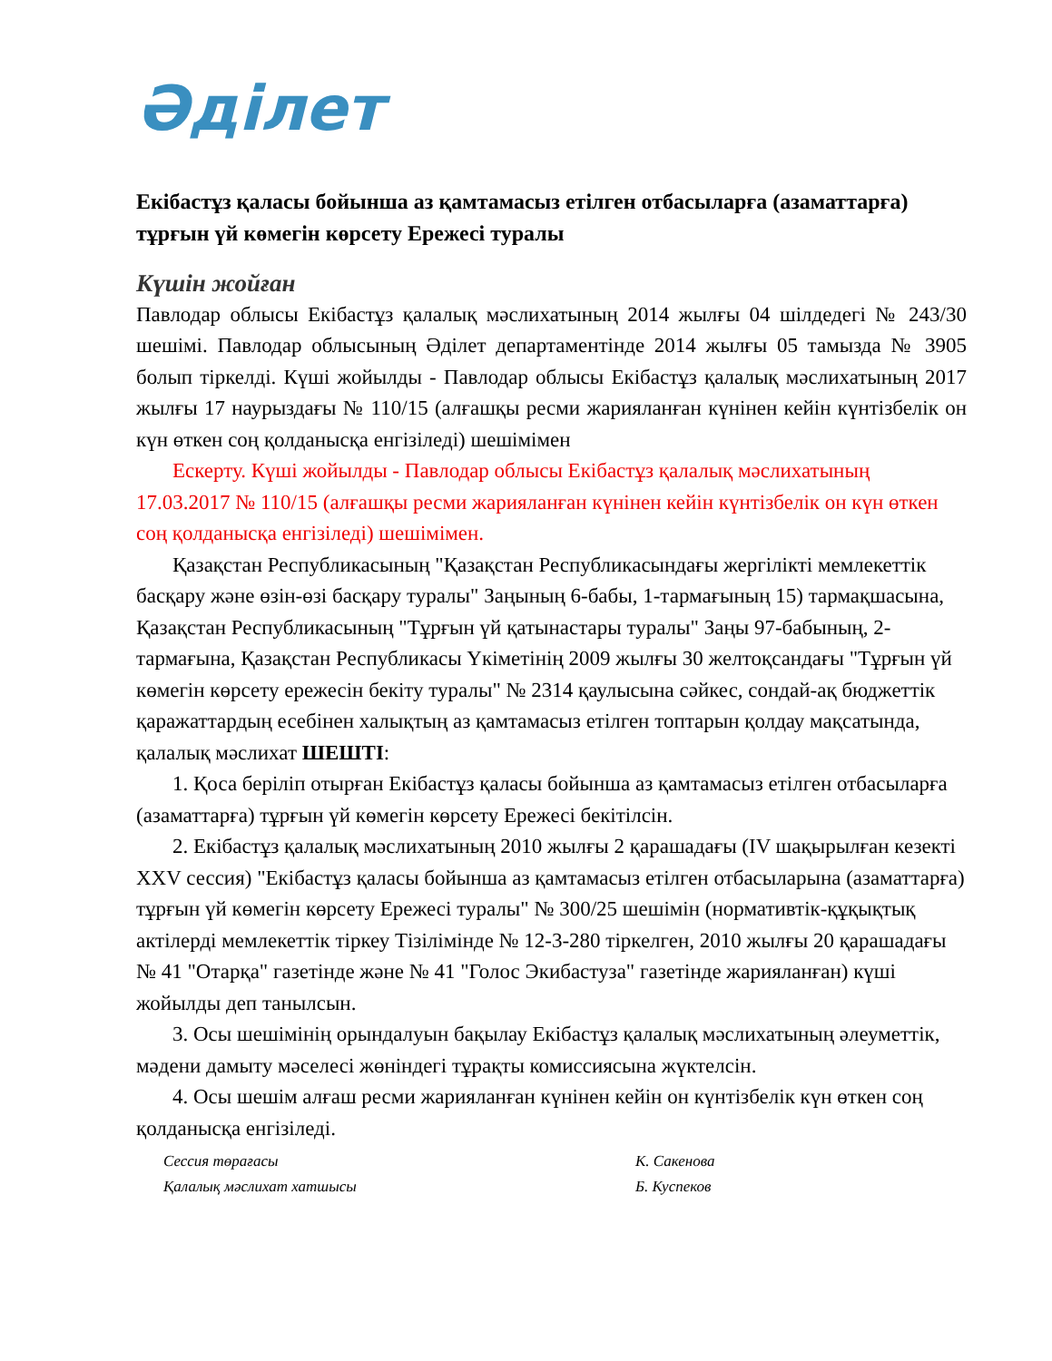Әділет
Екібастұз қаласы бойынша аз қамтамасыз етілген отбасыларға (азаматтарға) тұрғын үй көмегін көрсету Ережесі туралы
Күшін жойған
Павлодар облысы Екібастұз қалалық мәслихатының 2014 жылғы 04 шілдедегі № 243/30 шешімі. Павлодар облысының Әділет департаментінде 2014 жылғы 05 тамызда № 3905 болып тіркелді. Күші жойылды - Павлодар облысы Екібастұз қалалық мәслихатының 2017 жылғы 17 наурыздағы № 110/15 (алғашқы ресми жарияланған күнінен кейін күнтізбелік он күн өткен соң қолданысқа енгізіледі) шешімімен
Ескерту. Күші жойылды - Павлодар облысы Екібастұз қалалық мәслихатының 17.03.2017 № 110/15 (алғашқы ресми жарияланған күнінен кейін күнтізбелік он күн өткен соң қолданысқа енгізіледі) шешімімен.
Қазақстан Республикасының "Қазақстан Республикасындағы жергілікті мемлекеттік басқару және өзін-өзі басқару туралы" Заңының 6-бабы, 1-тармағының 15) тармақшасына, Қазақстан Республикасының "Тұрғын үй қатынастары туралы" Заңы 97-бабының, 2-тармағына, Қазақстан Республикасы Үкіметінің 2009 жылғы 30 желтоқсандағы "Тұрғын үй көмегін көрсету ережесін бекіту туралы" № 2314 қаулысына сәйкес, сондай-ақ бюджеттік қаражаттардың есебінен халықтың аз қамтамасыз етілген топтарын қолдау мақсатында, қалалық мәслихат ШЕШТІ:
1. Қоса беріліп отырған Екібастұз қаласы бойынша аз қамтамасыз етілген отбасыларға (азаматтарға) тұрғын үй көмегін көрсету Ережесі бекітілсін.
2. Екібастұз қалалық мәслихатының 2010 жылғы 2 қарашадағы (IV шақырылған кезекті XXV сессия) "Екібастұз қаласы бойынша аз қамтамасыз етілген отбасыларына (азаматтарға) тұрғын үй көмегін көрсету Ережесі туралы" № 300/25 шешімін (нормативтік-құқықтық актілерді мемлекеттік тіркеу Тізілімінде № 12-3-280 тіркелген, 2010 жылғы 20 қарашадағы № 41 "Отарқа" газетінде және № 41 "Голос Экибастуза" газетінде жарияланған) күші жойылды деп танылсын.
3. Осы шешімінің орындалуын бақылау Екібастұз қалалық мәслихатының әлеуметтік, мәдени дамыту мәселесі жөніндегі тұрақты комиссиясына жүктелсін.
4. Осы шешім алғаш ресми жарияланған күнінен кейін он күнтізбелік күн өткен соң қолданысқа енгізіледі.
Сессия төрағасы
Қалалық мәслихат хатшысы
К. Сакенова
Б. Куспеков